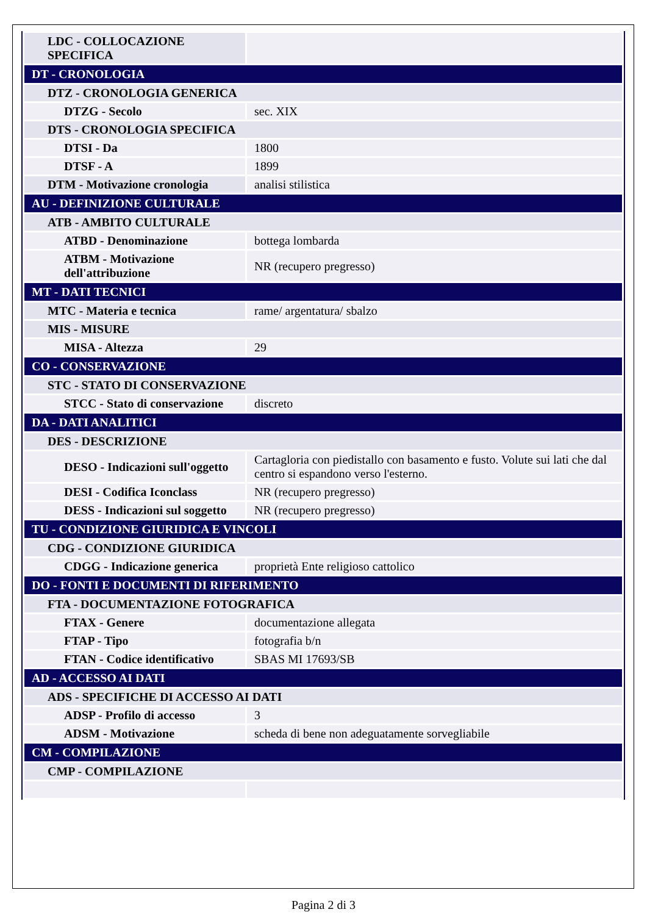| LDC - COLLOCAZIONE SPECIFICA | |
| DT - CRONOLOGIA | |
| DTZ - CRONOLOGIA GENERICA | |
| DTZG - Secolo | sec. XIX |
| DTS - CRONOLOGIA SPECIFICA | |
| DTSI - Da | 1800 |
| DTSF - A | 1899 |
| DTM - Motivazione cronologia | analisi stilistica |
| AU - DEFINIZIONE CULTURALE | |
| ATB - AMBITO CULTURALE | |
| ATBD - Denominazione | bottega lombarda |
| ATBM - Motivazione dell'attribuzione | NR (recupero pregresso) |
| MT - DATI TECNICI | |
| MTC - Materia e tecnica | rame/ argentatura/ sbalzo |
| MIS - MISURE | |
| MISA - Altezza | 29 |
| CO - CONSERVAZIONE | |
| STC - STATO DI CONSERVAZIONE | |
| STCC - Stato di conservazione | discreto |
| DA - DATI ANALITICI | |
| DES - DESCRIZIONE | |
| DESO - Indicazioni sull'oggetto | Cartagloria con piedistallo con basamento e fusto. Volute sui lati che dal centro si espandono verso l'esterno. |
| DESI - Codifica Iconclass | NR (recupero pregresso) |
| DESS - Indicazioni sul soggetto | NR (recupero pregresso) |
| TU - CONDIZIONE GIURIDICA E VINCOLI | |
| CDG - CONDIZIONE GIURIDICA | |
| CDGG - Indicazione generica | proprietà Ente religioso cattolico |
| DO - FONTI E DOCUMENTI DI RIFERIMENTO | |
| FTA - DOCUMENTAZIONE FOTOGRAFICA | |
| FTAX - Genere | documentazione allegata |
| FTAP - Tipo | fotografia b/n |
| FTAN - Codice identificativo | SBAS MI 17693/SB |
| AD - ACCESSO AI DATI | |
| ADS - SPECIFICHE DI ACCESSO AI DATI | |
| ADSP - Profilo di accesso | 3 |
| ADSM - Motivazione | scheda di bene non adeguatamente sorvegliabile |
| CM - COMPILAZIONE | |
| CMP - COMPILAZIONE | |
Pagina 2 di 3